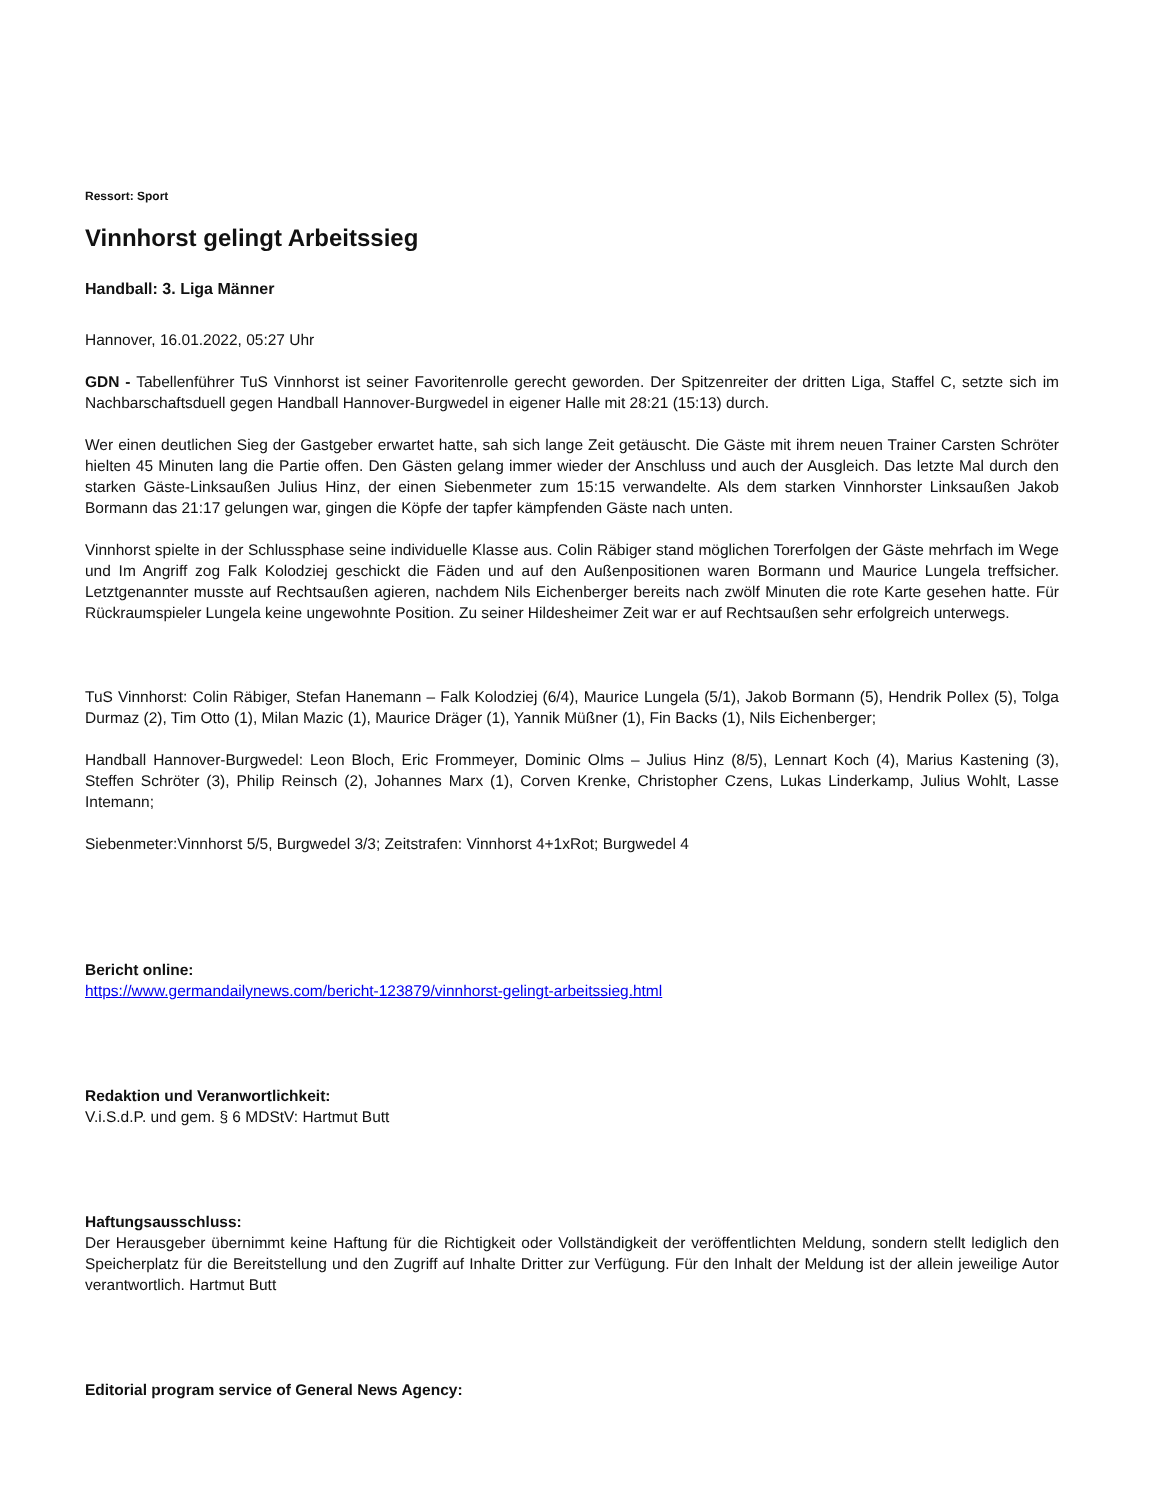Ressort: Sport
Vinnhorst gelingt Arbeitssieg
Handball: 3. Liga Männer
Hannover, 16.01.2022, 05:27 Uhr
GDN - Tabellenführer TuS Vinnhorst ist seiner Favoritenrolle gerecht geworden. Der Spitzenreiter der dritten Liga, Staffel C, setzte sich im Nachbarschaftsduell gegen Handball Hannover-Burgwedel in eigener Halle mit 28:21 (15:13) durch.
Wer einen deutlichen Sieg der Gastgeber erwartet hatte, sah sich lange Zeit getäuscht. Die Gäste mit ihrem neuen Trainer Carsten Schröter hielten 45 Minuten lang die Partie offen. Den Gästen gelang immer wieder der Anschluss und auch der Ausgleich. Das letzte Mal durch den starken Gäste-Linksaußen Julius Hinz, der einen Siebenmeter zum 15:15 verwandelte. Als dem starken Vinnhorster Linksaußen Jakob Bormann das 21:17 gelungen war, gingen die Köpfe der tapfer kämpfenden Gäste nach unten.
Vinnhorst spielte in der Schlussphase seine individuelle Klasse aus. Colin Räbiger stand möglichen Torerfolgen der Gäste mehrfach im Wege und Im Angriff zog Falk Kolodziej geschickt die Fäden und auf den Außenpositionen waren Bormann und Maurice Lungela treffsicher. Letztgenannter musste auf Rechtsaußen agieren, nachdem Nils Eichenberger bereits nach zwölf Minuten die rote Karte gesehen hatte. Für Rückraumspieler Lungela keine ungewohnte Position. Zu seiner Hildesheimer Zeit war er auf Rechtsaußen sehr erfolgreich unterwegs.
TuS Vinnhorst: Colin Räbiger, Stefan Hanemann – Falk Kolodziej (6/4), Maurice Lungela (5/1), Jakob Bormann (5), Hendrik Pollex (5), Tolga Durmaz (2), Tim Otto (1), Milan Mazic (1), Maurice Dräger (1), Yannik Müßner (1), Fin Backs (1), Nils Eichenberger;
Handball Hannover-Burgwedel: Leon Bloch, Eric Frommeyer, Dominic Olms – Julius Hinz (8/5), Lennart Koch (4), Marius Kastening (3), Steffen Schröter (3), Philip Reinsch (2), Johannes Marx (1), Corven Krenke, Christopher Czens, Lukas Linderkamp, Julius Wohlt, Lasse Intemann;
Siebenmeter:Vinnhorst 5/5, Burgwedel 3/3; Zeitstrafen: Vinnhorst 4+1xRot; Burgwedel 4
Bericht online:
https://www.germandailynews.com/bericht-123879/vinnhorst-gelingt-arbeitssieg.html
Redaktion und Veranwortlichkeit:
V.i.S.d.P. und gem. § 6 MDStV: Hartmut Butt
Haftungsausschluss:
Der Herausgeber übernimmt keine Haftung für die Richtigkeit oder Vollständigkeit der veröffentlichten Meldung, sondern stellt lediglich den Speicherplatz für die Bereitstellung und den Zugriff auf Inhalte Dritter zur Verfügung. Für den Inhalt der Meldung ist der allein jeweilige Autor verantwortlich. Hartmut Butt
Editorial program service of General News Agency: